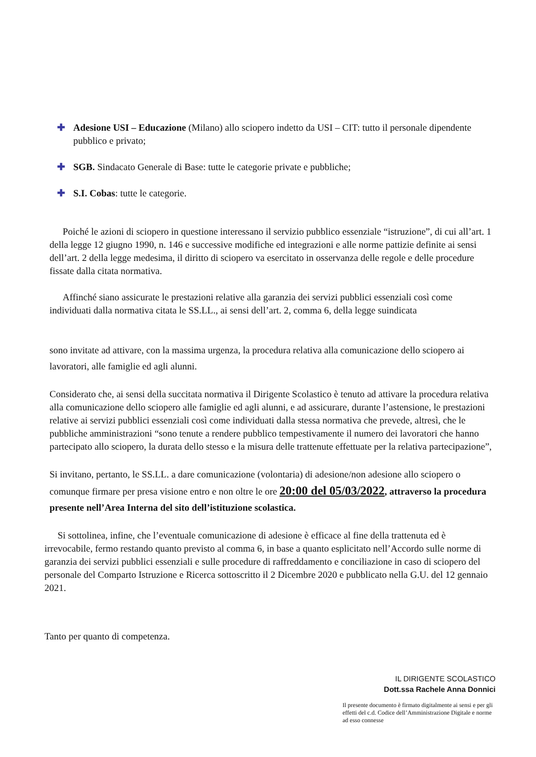✚ Adesione USI – Educazione (Milano) allo sciopero indetto da USI – CIT: tutto il personale dipendente pubblico e privato;
✚ SGB. Sindacato Generale di Base: tutte le categorie private e pubbliche;
✚ S.I. Cobas: tutte le categorie.
Poiché le azioni di sciopero in questione interessano il servizio pubblico essenziale “istruzione”, di cui all’art. 1 della legge 12 giugno 1990, n. 146 e successive modifiche ed integrazioni e alle norme pattizie definite ai sensi dell’art. 2 della legge medesima, il diritto di sciopero va esercitato in osservanza delle regole e delle procedure fissate dalla citata normativa.
Affinché siano assicurate le prestazioni relative alla garanzia dei servizi pubblici essenziali così come individuati dalla normativa citata le SS.LL., ai sensi dell’art. 2, comma 6, della legge suindicata
sono invitate ad attivare, con la massima urgenza, la procedura relativa alla comunicazione dello sciopero ai lavoratori, alle famiglie ed agli alunni.
Considerato che, ai sensi della succitata normativa il Dirigente Scolastico è tenuto ad attivare la procedura relativa alla comunicazione dello sciopero alle famiglie ed agli alunni, e ad assicurare, durante l’astensione, le prestazioni relative ai servizi pubblici essenziali così come individuati dalla stessa normativa che prevede, altresì, che le pubbliche amministrazioni “sono tenute a rendere pubblico tempestivamente il numero dei lavoratori che hanno partecipato allo sciopero, la durata dello stesso e la misura delle trattenute effettuate per la relativa partecipazione”,
Si invitano, pertanto, le SS.LL. a dare comunicazione (volontaria) di adesione/non adesione allo sciopero o comunque firmare per presa visione entro e non oltre le ore 20:00 del 05/03/2022, attraverso la procedura presente nell’Area Interna del sito dell’istituzione scolastica.
Si sottolinea, infine, che l’eventuale comunicazione di adesione è efficace al fine della trattenuta ed è irrevocabile, fermo restando quanto previsto al comma 6, in base a quanto esplicitato nell’Accordo sulle norme di garanzia dei servizi pubblici essenziali e sulle procedure di raffreddamento e conciliazione in caso di sciopero del personale del Comparto Istruzione e Ricerca sottoscritto il 2 Dicembre 2020 e pubblicato nella G.U. del 12 gennaio 2021.
Tanto per quanto di competenza.
IL DIRIGENTE SCOLASTICO
Dott.ssa Rachele Anna Donnici
Il presente documento è firmato digitalmente ai sensi e per gli effetti del c.d. Codice dell’Amministrazione Digitale e norme ad esso connesse